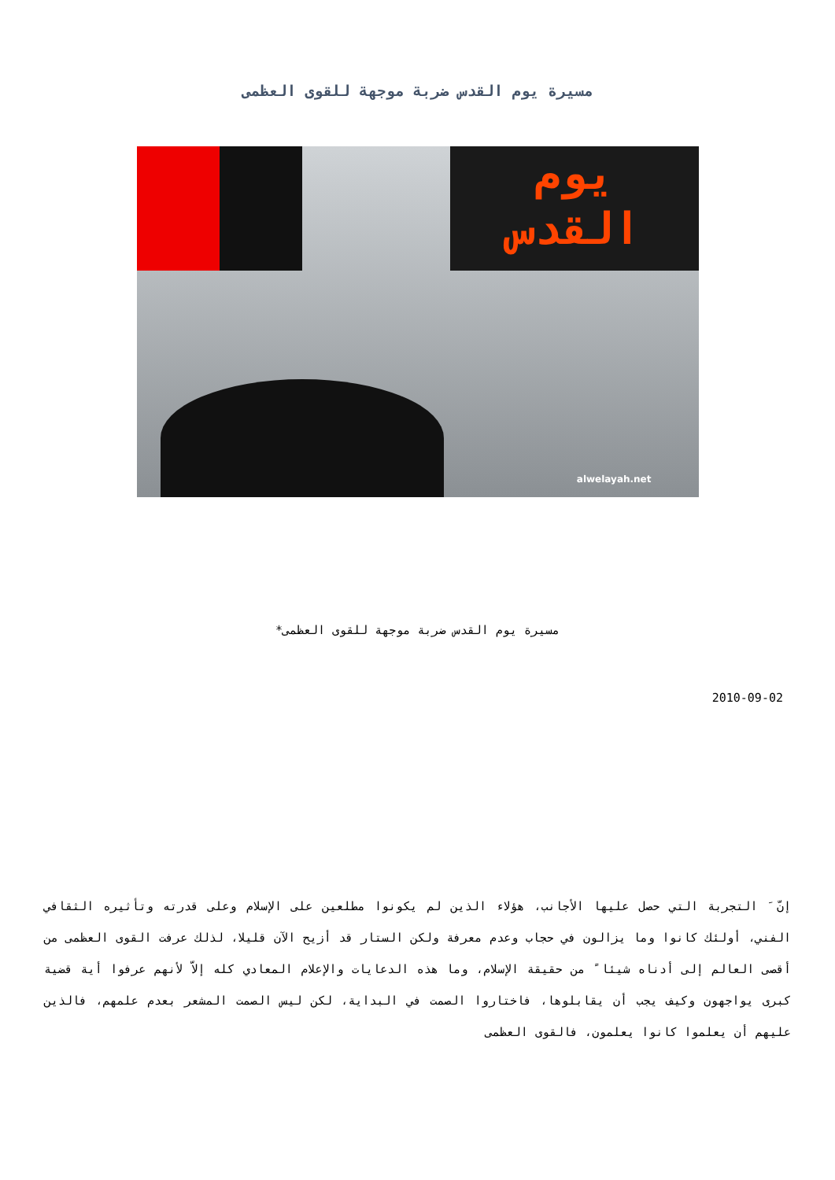مسيرة يوم القدس ضربة موجهة للقوى العظمى
يوم
القدس
alwelayah.net
مسيرة يوم القدس ضربة موجهة للقوى العظمى*
2010-09-02
إنّ َ التجربة التي حصل عليها الأجانب، هؤلاء الذين لم يكونوا مطلعين على الإسلام وعلى قدرته وتأثيره الثقافي الفني، أولئك كانوا وما يزالون في حجاب وعدم معرفة ولكن الستار قد أزيح الآن قليلا، لذلك عرفت القوى العظمى من أقصى العالم إلى أدناه شيئا ً من حقيقة الإسلام، وما هذه الدعايات والإعلام المعادي كله إلاّ لأنهم عرفوا أية قضية كبرى يواجهون وكيف يجب أن يقابلوها، فاختاروا الصمت في البداية، لكن ليس الصمت المشعر بعدم علمهم، فالذين عليهم أن يعلموا كانوا يعلمون، فالقوى العظمى